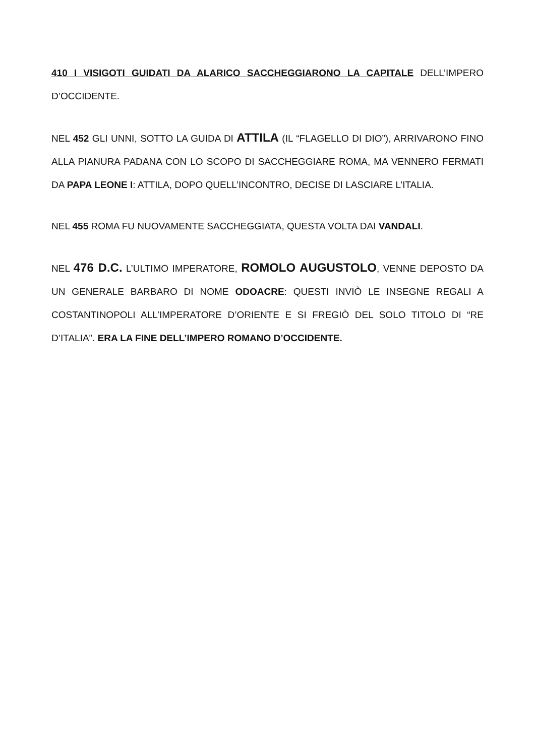410 I VISIGOTI GUIDATI DA ALARICO SACCHEGGIARONO LA CAPITALE DELL’IMPERO D’OCCIDENTE.
NEL 452 GLI UNNI, SOTTO LA GUIDA DI ATTILA (IL “FLAGELLO DI DIO”), ARRIVARONO FINO ALLA PIANURA PADANA CON LO SCOPO DI SACCHEGGIARE ROMA, MA VENNERO FERMATI DA PAPA LEONE I: ATTILA, DOPO QUELL’INCONTRO, DECISE DI LASCIARE L’ITALIA.
NEL 455 ROMA FU NUOVAMENTE SACCHEGGIATA, QUESTA VOLTA DAI VANDALI.
NEL 476 D.C. L’ULTIMO IMPERATORE, ROMOLO AUGUSTOLO, VENNE DEPOSTO DA UN GENERALE BARBARO DI NOME ODOACRE: QUESTI INVIÒ LE INSEGNE REGALI A COSTANTINOPOLI ALL’IMPERATORE D’ORIENTE E SI FREGIÒ DEL SOLO TITOLO DI “RE D’ITALIA”. ERA LA FINE DELL’IMPERO ROMANO D’OCCIDENTE.